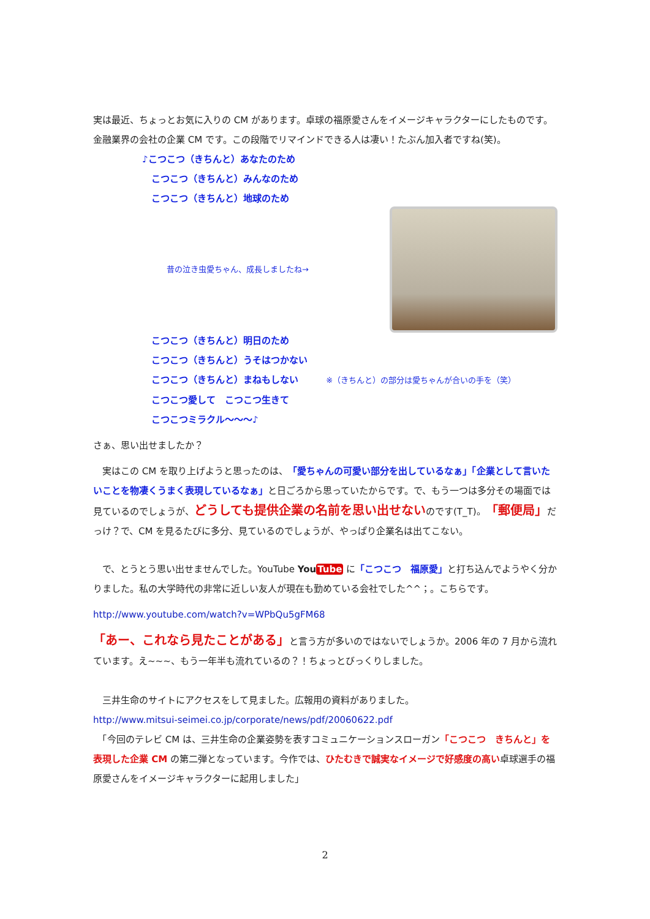実は最近、ちょっとお気に入りの CM があります。卓球の福原愛さんをイメージキャラクターにしたものです。金融業界の会社の企業 CM です。この段階でリマインドできる人は凄い！たぶん加入者ですね(笑)。
♪こつこつ（きちんと）あなたのため
　こつこつ（きちんと）みんなのため
　こつこつ（きちんと）地球のため
昔の泣き虫愛ちゃん、成長しましたね→
　こつこつ（きちんと）明日のため
　こつこつ（きちんと）うそはつかない
　こつこつ（きちんと）まねもしない ※（きちんと）の部分は愛ちゃんが合いの手を（笑）
　こつこつ愛して　こつこつ生きて
　こつこつミラクル〜〜〜♪
さぁ、思い出せましたか？
　実はこの CM を取り上げようと思ったのは、「愛ちゃんの可愛い部分を出しているなぁ」「企業として言いたいことを物凄くうまく表現しているなぁ」と日ごろから思っていたからです。で、もう一つは多分その場面では見ているのでしょうが、どうしても提供企業の名前を思い出せないのです(T_T)。「郵便局」だっけ？で、CM を見るたびに多分、見ているのでしょうが、やっぱり企業名は出てこない。
　で、とうとう思い出せませんでした。YouTube YouTube に「こつこつ　福原愛」と打ち込んでようやく分かりました。私の大学時代の非常に近しい友人が現在も勤めている会社でした^^；。こちらです。
http://www.youtube.com/watch?v=WPbQu5gFM68
「あー、これなら見たことがある」と言う方が多いのではないでしょうか。2006 年の 7 月から流れています。え~~~、もう一年半も流れているの？！ちょっとびっくりしました。
　三井生命のサイトにアクセスをして見ました。広報用の資料がありました。
http://www.mitsui-seimei.co.jp/corporate/news/pdf/20060622.pdf
　「今回のテレビ CM は、三井生命の企業姿勢を表すコミュニケーションスローガン「こつこつ　きちんと」を表現した企業 CM の第二弾となっています。今作では、ひたむきで誠実なイメージで好感度の高い卓球選手の福原愛さんをイメージキャラクターに起用しました」
2